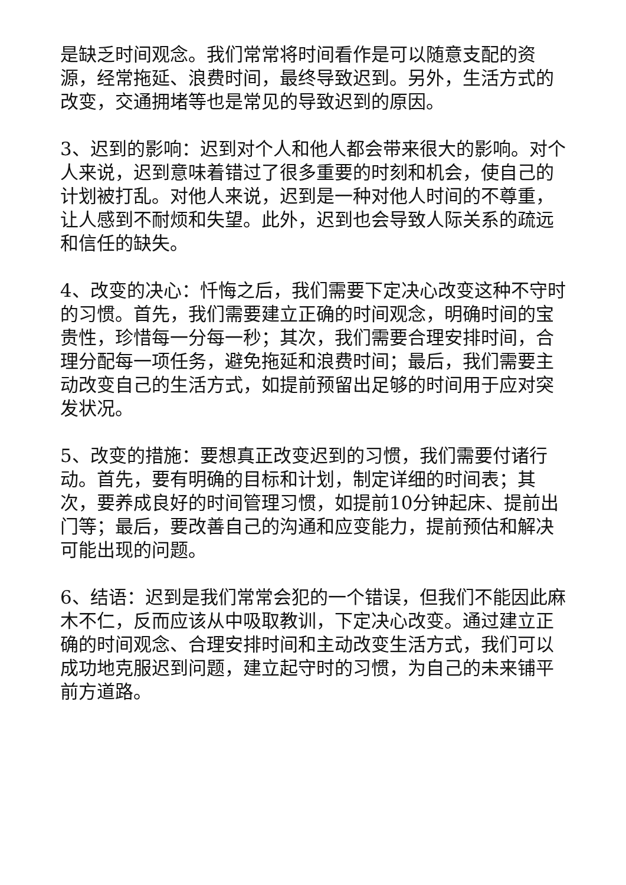是缺乏时间观念。我们常常将时间看作是可以随意支配的资源，经常拖延、浪费时间，最终导致迟到。另外，生活方式的改变，交通拥堵等也是常见的导致迟到的原因。
3、迟到的影响：迟到对个人和他人都会带来很大的影响。对个人来说，迟到意味着错过了很多重要的时刻和机会，使自己的计划被打乱。对他人来说，迟到是一种对他人时间的不尊重，让人感到不耐烦和失望。此外，迟到也会导致人际关系的疏远和信任的缺失。
4、改变的决心：忏悔之后，我们需要下定决心改变这种不守时的习惯。首先，我们需要建立正确的时间观念，明确时间的宝贵性，珍惜每一分每一秒；其次，我们需要合理安排时间，合理分配每一项任务，避免拖延和浪费时间；最后，我们需要主动改变自己的生活方式，如提前预留出足够的时间用于应对突发状况。
5、改变的措施：要想真正改变迟到的习惯，我们需要付诸行动。首先，要有明确的目标和计划，制定详细的时间表；其次，要养成良好的时间管理习惯，如提前10分钟起床、提前出门等；最后，要改善自己的沟通和应变能力，提前预估和解决可能出现的问题。
6、结语：迟到是我们常常会犯的一个错误，但我们不能因此麻木不仁，反而应该从中吸取教训，下定决心改变。通过建立正确的时间观念、合理安排时间和主动改变生活方式，我们可以成功地克服迟到问题，建立起守时的习惯，为自己的未来铺平前方道路。